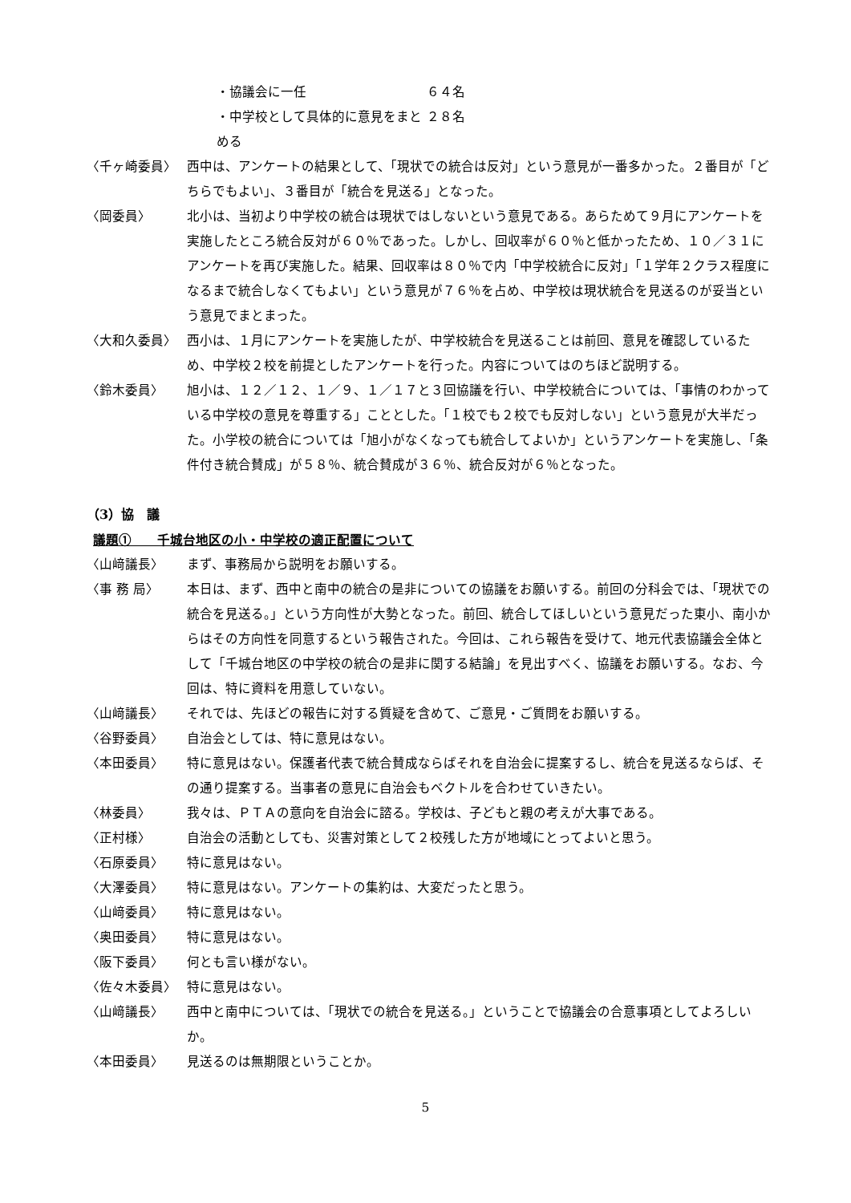・協議会に一任 ６４名
・中学校として具体的に意見をまとめる ２８名
〈千ヶ崎委員〉 西中は、アンケートの結果として、「現状での統合は反対」という意見が一番多かった。２番目が「どちらでもよい」、３番目が「統合を見送る」となった。
〈岡委員〉 北小は、当初より中学校の統合は現状ではしないという意見である。あらためて９月にアンケートを実施したところ統合反対が６０％であった。しかし、回収率が６０％と低かったため、１０／３１にアンケートを再び実施した。結果、回収率は８０％で内「中学校統合に反対」「１学年２クラス程度になるまで統合しなくてもよい」という意見が７６％を占め、中学校は現状統合を見送るのが妥当という意見でまとまった。
〈大和久委員〉 西小は、１月にアンケートを実施したが、中学校統合を見送ることは前回、意見を確認しているため、中学校２校を前提としたアンケートを行った。内容についてはのちほど説明する。
〈鈴木委員〉 旭小は、１２／１２、１／９、１／１７と３回協議を行い、中学校統合については、「事情のわかっている中学校の意見を尊重する」こととした。「１校でも２校でも反対しない」という意見が大半だった。小学校の統合については「旭小がなくなっても統合してよいか」というアンケートを実施し、「条件付き統合賛成」が５８％、統合賛成が３６％、統合反対が６％となった。
（3）協　議
議題①　　千城台地区の小・中学校の適正配置について
〈山﨑議長〉 まず、事務局から説明をお願いする。
〈事 務 局〉 本日は、まず、西中と南中の統合の是非についての協議をお願いする。前回の分科会では、「現状での統合を見送る。」という方向性が大勢となった。前回、統合してほしいという意見だった東小、南小からはその方向性を同意するという報告された。今回は、これら報告を受けて、地元代表協議会全体として「千城台地区の中学校の統合の是非に関する結論」を見出すべく、協議をお願いする。なお、今回は、特に資料を用意していない。
〈山﨑議長〉 それでは、先ほどの報告に対する質疑を含めて、ご意見・ご質問をお願いする。
〈谷野委員〉 自治会としては、特に意見はない。
〈本田委員〉 特に意見はない。保護者代表で統合賛成ならばそれを自治会に提案するし、統合を見送るならば、その通り提案する。当事者の意見に自治会もベクトルを合わせていきたい。
〈林委員〉 我々は、ＰＴＡの意向を自治会に諮る。学校は、子どもと親の考えが大事である。
〈正村様〉 自治会の活動としても、災害対策として２校残した方が地域にとってよいと思う。
〈石原委員〉 特に意見はない。
〈大澤委員〉 特に意見はない。アンケートの集約は、大変だったと思う。
〈山﨑委員〉 特に意見はない。
〈奥田委員〉 特に意見はない。
〈阪下委員〉 何とも言い様がない。
〈佐々木委員〉 特に意見はない。
〈山﨑議長〉 西中と南中については、「現状での統合を見送る。」ということで協議会の合意事項としてよろしいか。
〈本田委員〉 見送るのは無期限ということか。
5